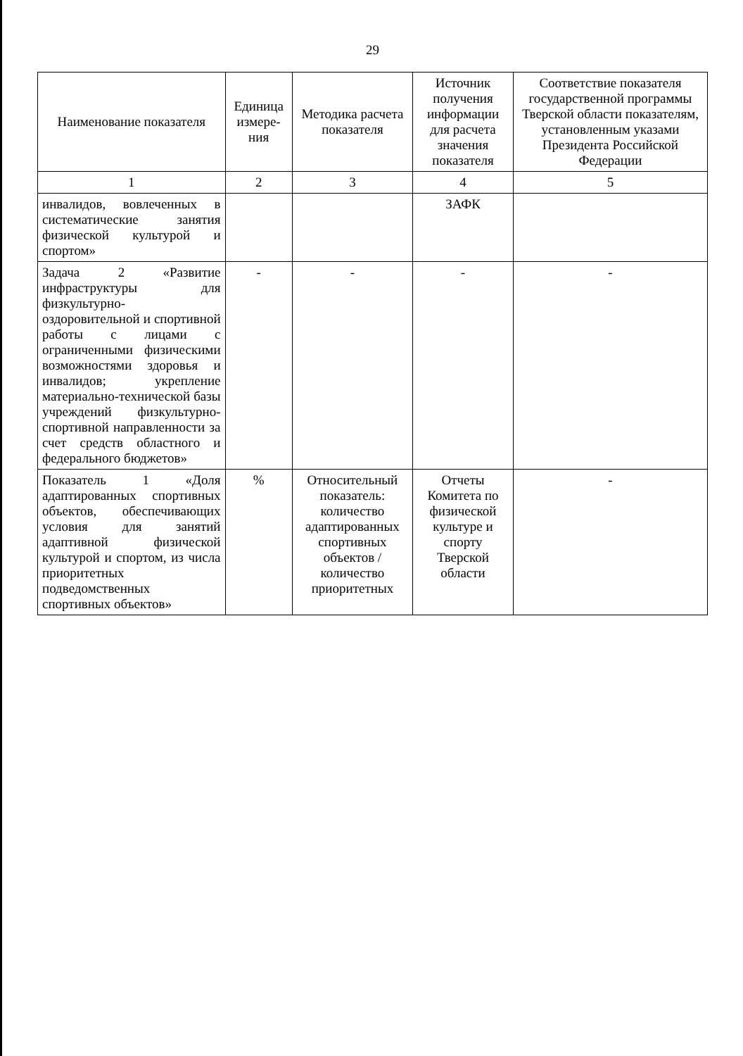29
| Наименование показателя | Единица измере-ния | Методика расчета показателя | Источник получения информации для расчета значения показателя | Соответствие показателя государственной программы Тверской области показателям, установленным указами Президента Российской Федерации |
| --- | --- | --- | --- | --- |
| 1 | 2 | 3 | 4 | 5 |
| инвалидов, вовлеченных в систематические занятия физической культурой и спортом» | | | ЗАФК | |
| Задача 2 «Развитие инфраструктуры для физкультурно-оздоровительной и спортивной работы с лицами с ограниченными физическими возможностями здоровья и инвалидов; укрепление материально-технической базы учреждений физкультурно-спортивной направленности за счет средств областного и федерального бюджетов» | - | - | - | - |
| Показатель 1 «Доля адаптированных спортивных объектов, обеспечивающих условия для занятий адаптивной физической культурой и спортом, из числа приоритетных подведомственных спортивных объектов» | % | Относительный показатель: количество адаптированных спортивных объектов / количество приоритетных | Отчеты Комитета по физической культуре и спорту Тверской области | - |